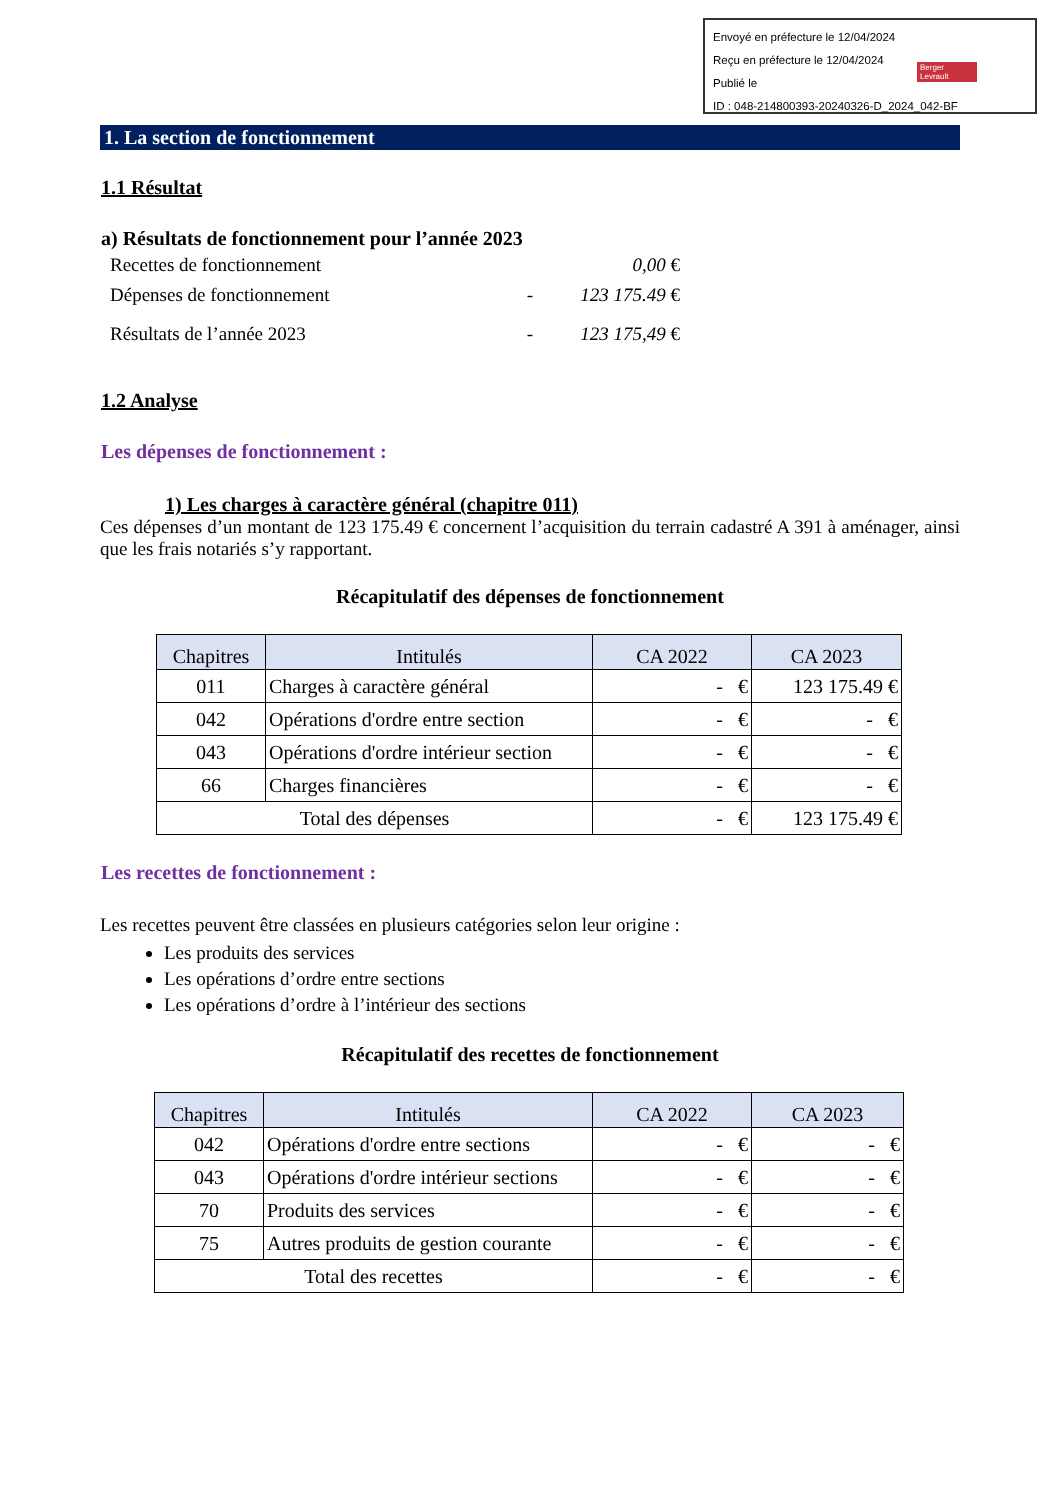Envoyé en préfecture le 12/04/2024
Reçu en préfecture le 12/04/2024
Publié le
ID : 048-214800393-20240326-D_2024_042-BF
Berger Levrault
1. La section de fonctionnement
1.1 Résultat
a) Résultats de fonctionnement pour l’année 2023
| Recettes de fonctionnement | | 0,00 € |
| Dépenses de fonctionnement | - | 123 175.49 € |
| Résultats de l’année 2023 | - | 123 175,49 € |
1.2 Analyse
Les dépenses de fonctionnement :
1) Les charges à caractère général (chapitre 011)
Ces dépenses d’un montant de 123 175.49 € concernent l’acquisition du terrain cadastré A 391 à aménager, ainsi que les frais notariés s’y rapportant.
Récapitulatif des dépenses de fonctionnement
| Chapitres | Intitulés | CA 2022 | CA 2023 |
| --- | --- | --- | --- |
| 011 | Charges à caractère général | - € | 123 175.49 € |
| 042 | Opérations d'ordre entre section | - € | - € |
| 043 | Opérations d'ordre intérieur section | - € | - € |
| 66 | Charges financières | - € | - € |
| Total des dépenses | | - € | 123 175.49 € |
Les recettes de fonctionnement :
Les recettes peuvent être classées en plusieurs catégories selon leur origine :
Les produits des services
Les opérations d’ordre entre sections
Les opérations d’ordre à l’intérieur des sections
Récapitulatif des recettes de fonctionnement
| Chapitres | Intitulés | CA 2022 | CA 2023 |
| --- | --- | --- | --- |
| 042 | Opérations d'ordre entre sections | - € | - € |
| 043 | Opérations d'ordre intérieur sections | - € | - € |
| 70 | Produits des services | - € | - € |
| 75 | Autres produits de gestion courante | - € | - € |
| Total des recettes | | - € | - € |